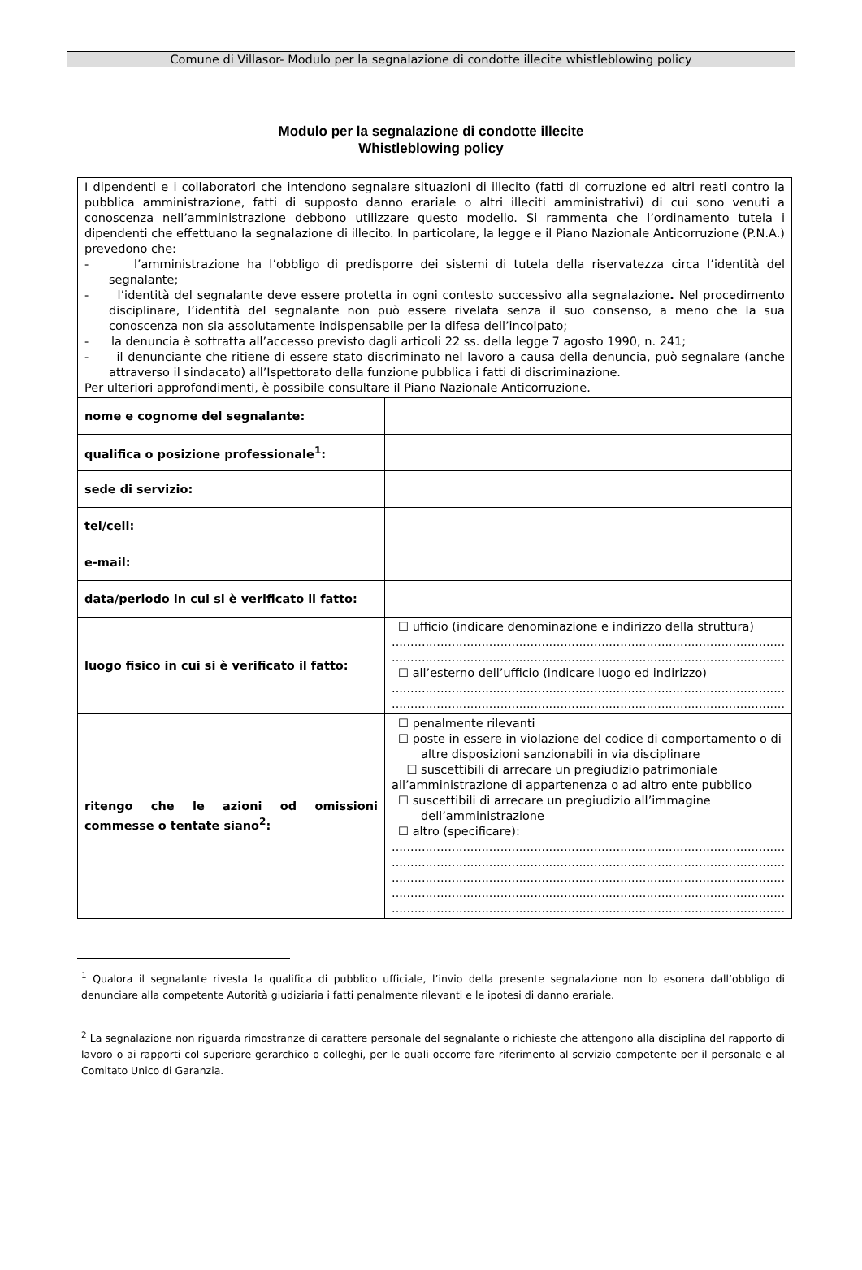Comune di Villasor- Modulo per la segnalazione di condotte illecite whistleblowing policy
Modulo per la segnalazione di condotte illecite
Whistleblowing policy
| I dipendenti e i collaboratori che intendono segnalare situazioni di illecito (fatti di corruzione ed altri reati contro la pubblica amministrazione, fatti di supposto danno erariale o altri illeciti amministrativi) di cui sono venuti a conoscenza nell’amministrazione debbono utilizzare questo modello. Si rammenta che l’ordinamento tutela i dipendenti che effettuano la segnalazione di illecito. In particolare, la legge e il Piano Nazionale Anticorruzione (P.N.A.) prevedono che: - l’amministrazione ha l’obbligo di predisporre dei sistemi di tutela della riservatezza circa l’identità del segnalante; - l’identità del segnalante deve essere protetta in ogni contesto successivo alla segnalazione . Nel procedimento disciplinare, l’identità del segnalante non può essere rivelata senza il suo consenso, a meno che la sua conoscenza non sia assolutamente indispensabile per la difesa dell’incolpato; - la denuncia è sottratta all’accesso previsto dagli articoli 22 ss. della legge 7 agosto 1990, n. 241; - il denunciante che ritiene di essere stato discriminato nel lavoro a causa della denuncia, può segnalare (anche attraverso il sindacato) all’Ispettorato della funzione pubblica i fatti di discriminazione. Per ulteriori approfondimenti, è possibile consultare il Piano Nazionale Anticorruzione. | |
| nome e cognome del segnalante: | |
| qualifica o posizione professionale<sup>1</sup>: | |
| sede di servizio: | |
| tel/cell: | |
| e-mail: | |
| data/periodo in cui si è verificato il fatto: | |
| luogo fisico in cui si è verificato il fatto: | ☐ ufficio (indicare denominazione e indirizzo della struttura) ......................................................................................................... ......................................................................................................... ☐ all’esterno dell’ufficio (indicare luogo ed indirizzo) ......................................................................................................... ......................................................................................................... |
| ritengo che le azioni od omissioni commesse o tentate siano<sup>2</sup>: | ☐ penalmente rilevanti ☐ poste in essere in violazione del codice di comportamento o di altre disposizioni sanzionabili in via disciplinare ☐ suscettibili di arrecare un pregiudizio patrimoniale all’amministrazione di appartenenza o ad altro ente pubblico ☐ suscettibili di arrecare un pregiudizio all’immagine dell’amministrazione ☐ altro (specificare): ......................................................................................................... ......................................................................................................... ......................................................................................................... ......................................................................................................... ......................................................................................................... |
<sup>1</sup> Qualora il segnalante rivesta la qualifica di pubblico ufficiale, l’invio della presente segnalazione non lo esonera dall’obbligo di denunciare alla competente Autorità giudiziaria i fatti penalmente rilevanti e le ipotesi di danno erariale.
<sup>2</sup> La segnalazione non riguarda rimostranze di carattere personale del segnalante o richieste che attengono alla disciplina del rapporto di lavoro o ai rapporti col superiore gerarchico o colleghi, per le quali occorre fare riferimento al servizio competente per il personale e al Comitato Unico di Garanzia.